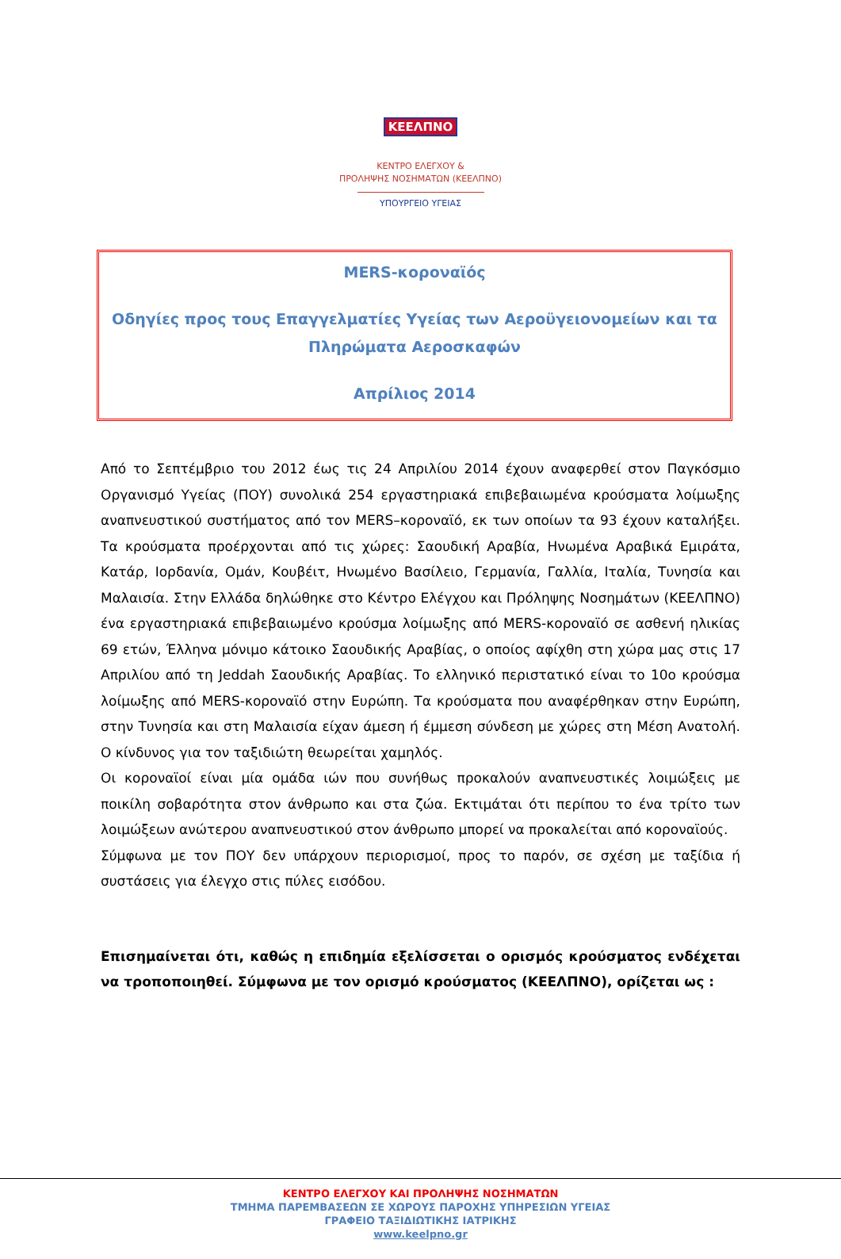ΚΕΕΛΠΝΟ
ΚΕΝΤΡΟ ΕΛΕΓΧΟΥ &
ΠΡΟΛΗΨΗΣ ΝΟΣΗΜΑΤΩΝ (ΚΕΕΛΠΝΟ)
ΥΠΟΥΡΓΕΙΟ ΥΓΕΙΑΣ
MERS-κοροναϊός
Οδηγίες προς τους Επαγγελματίες Υγείας των Αεροϋγειονομείων και τα Πληρώματα Αεροσκαφών
Απρίλιος 2014
Από το Σεπτέμβριο του 2012 έως τις 24 Απριλίου 2014 έχουν αναφερθεί στον Παγκόσμιο Οργανισμό Υγείας (ΠΟΥ) συνολικά 254 εργαστηριακά επιβεβαιωμένα κρούσματα λοίμωξης αναπνευστικού συστήματος από τον MERS–κοροναϊό, εκ των οποίων τα 93 έχουν καταλήξει. Τα κρούσματα προέρχονται από τις χώρες: Σαουδική Αραβία, Ηνωμένα Αραβικά Εμιράτα, Κατάρ, Ιορδανία, Ομάν, Κουβέιτ, Ηνωμένο Βασίλειο, Γερμανία, Γαλλία, Ιταλία, Τυνησία και Μαλαισία. Στην Ελλάδα δηλώθηκε στο Κέντρο Ελέγχου και Πρόληψης Νοσημάτων (ΚΕΕΛΠΝΟ) ένα εργαστηριακά επιβεβαιωμένο κρούσμα λοίμωξης από MERS-κοροναϊό σε ασθενή ηλικίας 69 ετών, Έλληνα μόνιμο κάτοικο Σαουδικής Αραβίας, ο οποίος αφίχθη στη χώρα μας στις 17 Απριλίου από τη Jeddah Σαουδικής Αραβίας. Το ελληνικό περιστατικό είναι το 10ο κρούσμα λοίμωξης από MERS-κοροναϊό στην Ευρώπη. Τα κρούσματα που αναφέρθηκαν στην Ευρώπη, στην Τυνησία και στη Μαλαισία είχαν άμεση ή έμμεση σύνδεση με χώρες στη Μέση Ανατολή. Ο κίνδυνος για τον ταξιδιώτη θεωρείται χαμηλός.
Οι κοροναϊοί είναι μία ομάδα ιών που συνήθως προκαλούν αναπνευστικές λοιμώξεις με ποικίλη σοβαρότητα στον άνθρωπο και στα ζώα. Εκτιμάται ότι περίπου το ένα τρίτο των λοιμώξεων ανώτερου αναπνευστικού στον άνθρωπο μπορεί να προκαλείται από κοροναϊούς.
Σύμφωνα με τον ΠΟΥ δεν υπάρχουν περιορισμοί, προς το παρόν, σε σχέση με ταξίδια ή συστάσεις για έλεγχο στις πύλες εισόδου.
Επισημαίνεται ότι, καθώς η επιδημία εξελίσσεται ο ορισμός κρούσματος ενδέχεται να τροποποιηθεί. Σύμφωνα με τον ορισμό κρούσματος (ΚΕΕΛΠΝΟ), ορίζεται ως :
ΚΕΝΤΡΟ ΕΛΕΓΧΟΥ ΚΑΙ ΠΡΟΛΗΨΗΣ ΝΟΣΗΜΑΤΩΝ
ΤΜΗΜΑ ΠΑΡΕΜΒΑΣΕΩΝ ΣΕ ΧΩΡΟΥΣ ΠΑΡΟΧΗΣ ΥΠΗΡΕΣΙΩΝ ΥΓΕΙΑΣ
ΓΡΑΦΕΙΟ ΤΑΞΙΔΙΩΤΙΚΗΣ ΙΑΤΡΙΚΗΣ
www.keelpno.gr